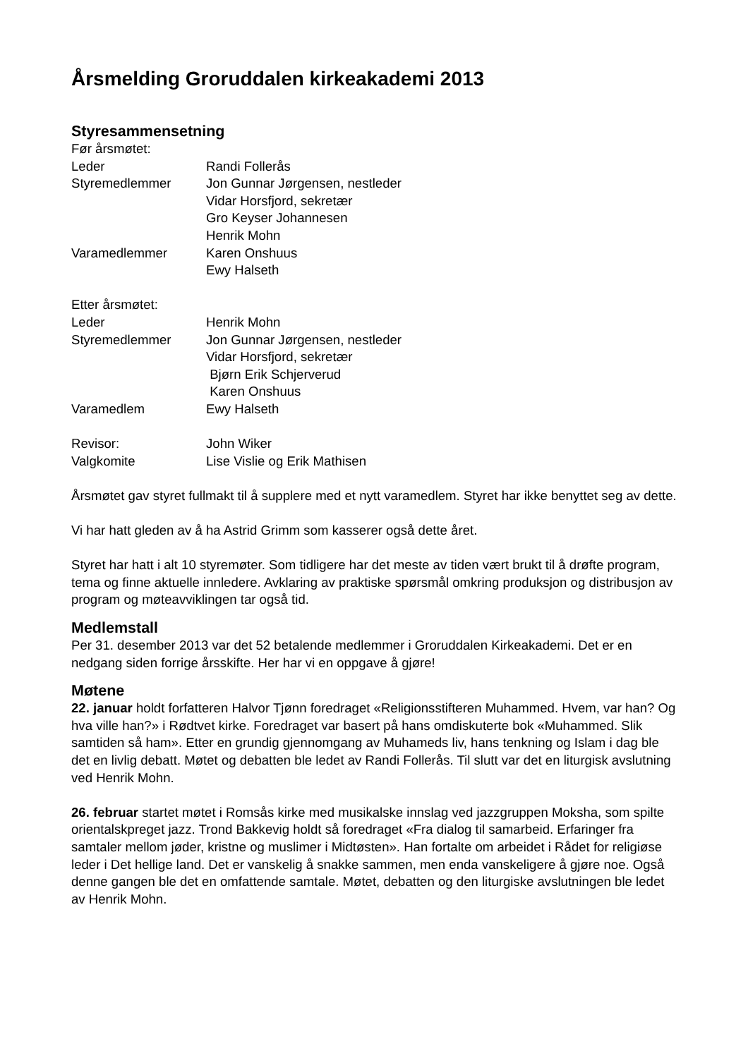Årsmelding Groruddalen kirkeakademi 2013
Styresammensetning
Før årsmøtet:
| Leder | Randi Follerås |
| Styremedlemmer | Jon Gunnar Jørgensen, nestleder |
| | Vidar Horsfjord, sekretær |
| | Gro Keyser Johannesen |
| | Henrik Mohn |
| Varamedlemmer | Karen Onshuus |
| | Ewy Halseth |
Etter årsmøtet:
| Leder | Henrik Mohn |
| Styremedlemmer | Jon Gunnar Jørgensen, nestleder |
| | Vidar Horsfjord, sekretær |
| | Bjørn Erik Schjerverud |
| | Karen Onshuus |
| Varamedlem | Ewy Halseth |
| Revisor: | John Wiker |
| Valgkomite | Lise Vislie og Erik Mathisen |
Årsmøtet gav styret fullmakt til å supplere med et nytt varamedlem. Styret har ikke benyttet seg av dette.
Vi har hatt gleden av å ha Astrid Grimm som kasserer også dette året.
Styret har hatt i alt 10 styremøter. Som tidligere har det meste av tiden vært brukt til å drøfte program, tema og finne aktuelle innledere. Avklaring av praktiske spørsmål omkring produksjon og distribusjon av program og møteavviklingen tar også tid.
Medlemstall
Per 31. desember 2013 var det 52 betalende medlemmer i Groruddalen Kirkeakademi. Det er en nedgang siden forrige årsskifte. Her har vi en oppgave å gjøre!
Møtene
22. januar holdt forfatteren Halvor Tjønn foredraget «Religionsstifteren Muhammed. Hvem, var han? Og hva ville han?» i Rødtvet kirke. Foredraget var basert på hans omdiskuterte bok «Muhammed. Slik samtiden så ham». Etter en grundig gjennomgang av Muhameds liv, hans tenkning og Islam i dag ble det en livlig debatt. Møtet og debatten ble ledet av Randi Follerås. Til slutt var det en liturgisk avslutning ved Henrik Mohn.
26. februar startet møtet i Romsås kirke med musikalske innslag ved jazzgruppen Moksha, som spilte orientalskpreget jazz. Trond Bakkevig holdt så foredraget «Fra dialog til samarbeid. Erfaringer fra samtaler mellom jøder, kristne og muslimer i Midtøsten». Han fortalte om arbeidet i Rådet for religiøse leder i Det hellige land. Det er vanskelig å snakke sammen, men enda vanskeligere å gjøre noe. Også denne gangen ble det en omfattende samtale. Møtet, debatten og den liturgiske avslutningen ble ledet av Henrik Mohn.